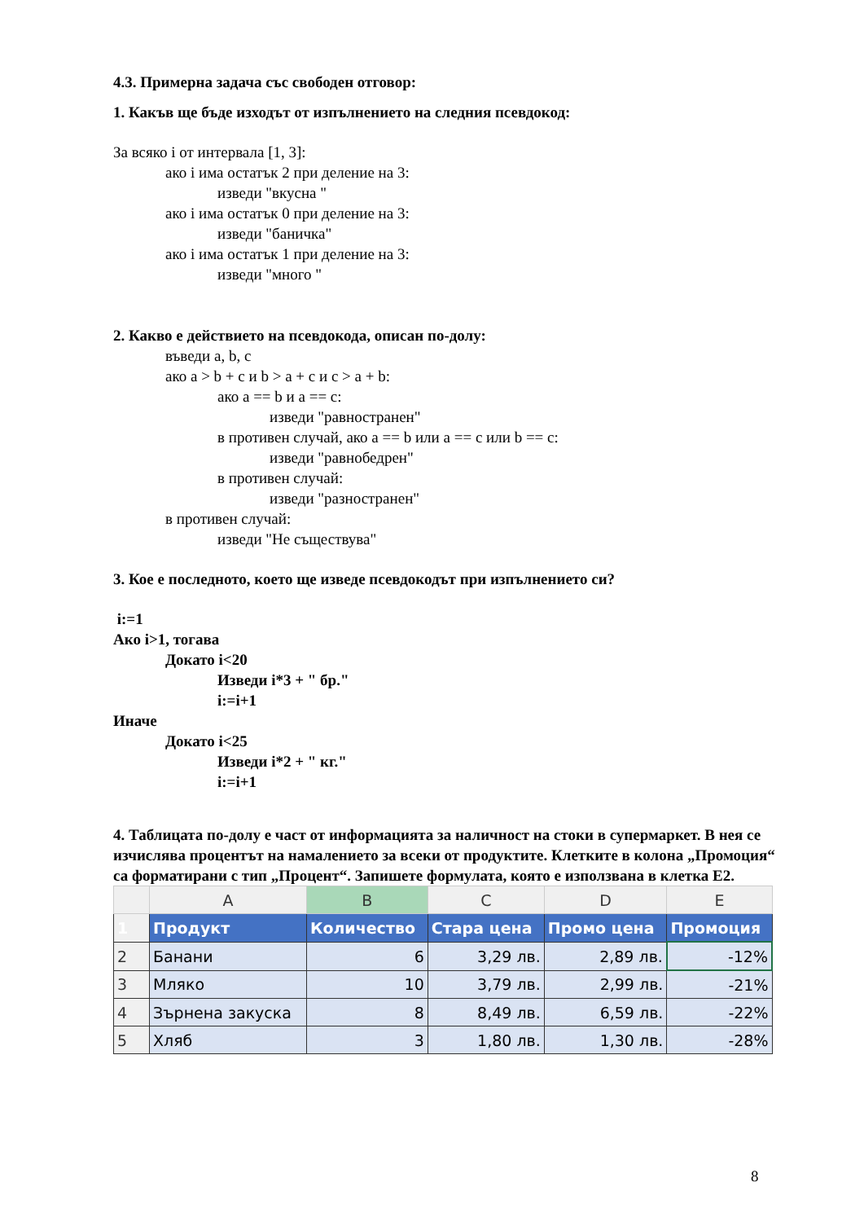4.3. Примерна задача със свободен отговор:
1. Какъв ще бъде изходът от изпълнението на следния псевдокод:
За всяко i от интервала [1, 3]:
ако i има остатък 2 при деление на 3:
изведи "вкусна "
ако i има остатък 0 при деление на 3:
изведи "баничка"
ако i има остатък 1 при деление на 3:
изведи "много "
2. Какво е действието на псевдокода, описан по-долу:
въведи a, b, c
ако a > b + c и b > a + c и c > a + b:
ако a == b и a == c:
изведи "равностранен"
в противен случай, ако a == b или a == c или b == c:
изведи "равнобедрен"
в противен случай:
изведи "разностранен"
в противен случай:
изведи "Не съществува"
3. Кое е последното, което ще изведе псевдокодът при изпълнението си?
i:=1
Ако i>1, тогава
Докато i<20
Изведи i*3 + " бр."
i:=i+1
Иначе
Докато i<25
Изведи i*2 + " кг."
i:=i+1
4. Таблицата по-долу е част от информацията за наличност на стоки в супермаркет. В нея се изчислява процентът на намалението за всеки от продуктите. Клетките в колона „Промоция“ са форматирани с тип „Процент“. Запишете формулата, която е използвана в клетка E2.
| | A | B | C | D | E |
| --- | --- | --- | --- | --- | --- |
| 1 | Продукт | Количество | Стара цена | Промо цена | Промоция |
| 2 | Банани | 6 | 3,29 лв. | 2,89 лв. | -12% |
| 3 | Мляко | 10 | 3,79 лв. | 2,99 лв. | -21% |
| 4 | Зърнена закуска | 8 | 8,49 лв. | 6,59 лв. | -22% |
| 5 | Хляб | 3 | 1,80 лв. | 1,30 лв. | -28% |
8